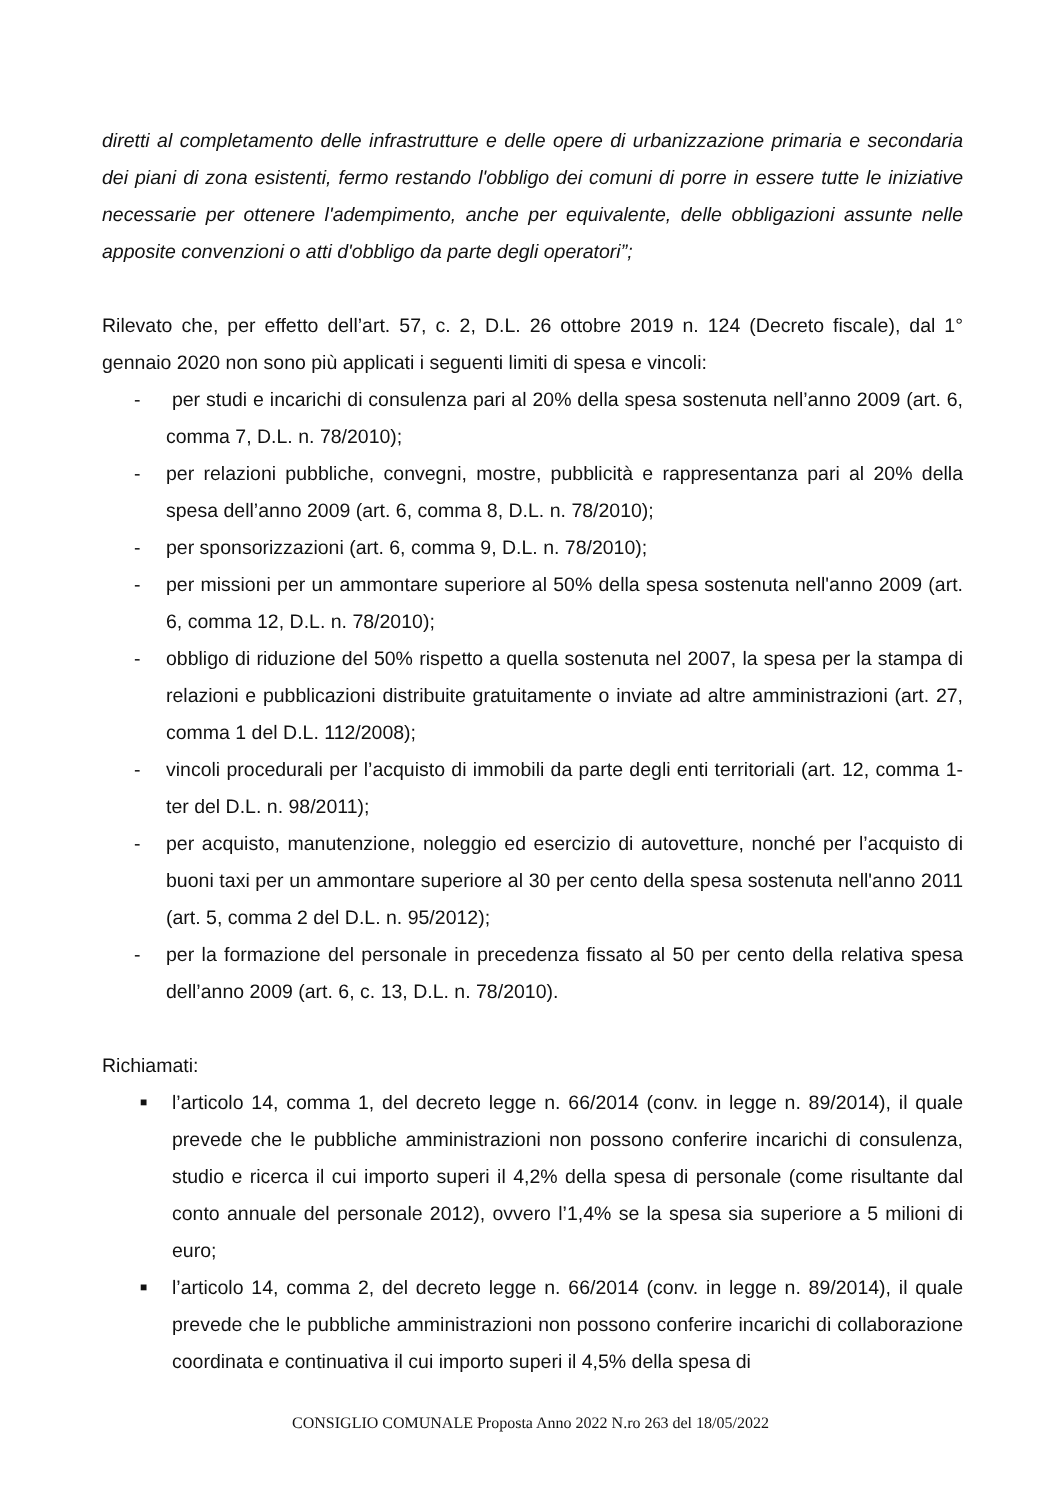diretti al completamento delle infrastrutture e delle opere di urbanizzazione primaria e secondaria dei piani di zona esistenti, fermo restando l'obbligo dei comuni di porre in essere tutte le iniziative necessarie per ottenere l'adempimento, anche per equivalente, delle obbligazioni assunte nelle apposite convenzioni o atti d'obbligo da parte degli operatori”;
Rilevato che, per effetto dell’art. 57, c. 2, D.L. 26 ottobre 2019 n. 124 (Decreto fiscale), dal 1° gennaio 2020 non sono più applicati i seguenti limiti di spesa e vincoli:
- per studi e incarichi di consulenza pari al 20% della spesa sostenuta nell’anno 2009 (art. 6, comma 7, D.L. n. 78/2010);
- per relazioni pubbliche, convegni, mostre, pubblicità e rappresentanza pari al 20% della spesa dell’anno 2009 (art. 6, comma 8, D.L. n. 78/2010);
- per sponsorizzazioni (art. 6, comma 9, D.L. n. 78/2010);
- per missioni per un ammontare superiore al 50% della spesa sostenuta nell'anno 2009 (art. 6, comma 12, D.L. n. 78/2010);
- obbligo di riduzione del 50% rispetto a quella sostenuta nel 2007, la spesa per la stampa di relazioni e pubblicazioni distribuite gratuitamente o inviate ad altre amministrazioni (art. 27, comma 1 del D.L. 112/2008);
- vincoli procedurali per l’acquisto di immobili da parte degli enti territoriali (art. 12, comma 1-ter del D.L. n. 98/2011);
- per acquisto, manutenzione, noleggio ed esercizio di autovetture, nonché per l’acquisto di buoni taxi per un ammontare superiore al 30 per cento della spesa sostenuta nell'anno 2011 (art. 5, comma 2 del D.L. n. 95/2012);
- per la formazione del personale in precedenza fissato al 50 per cento della relativa spesa dell’anno 2009 (art. 6, c. 13, D.L. n. 78/2010).
Richiamati:
■ l’articolo 14, comma 1, del decreto legge n. 66/2014 (conv. in legge n. 89/2014), il quale prevede che le pubbliche amministrazioni non possono conferire incarichi di consulenza, studio e ricerca il cui importo superi il 4,2% della spesa di personale (come risultante dal conto annuale del personale 2012), ovvero l’1,4% se la spesa sia superiore a 5 milioni di euro;
■ l’articolo 14, comma 2, del decreto legge n. 66/2014 (conv. in legge n. 89/2014), il quale prevede che le pubbliche amministrazioni non possono conferire incarichi di collaborazione coordinata e continuativa il cui importo superi il 4,5% della spesa di
CONSIGLIO COMUNALE Proposta Anno 2022 N.ro 263 del 18/05/2022